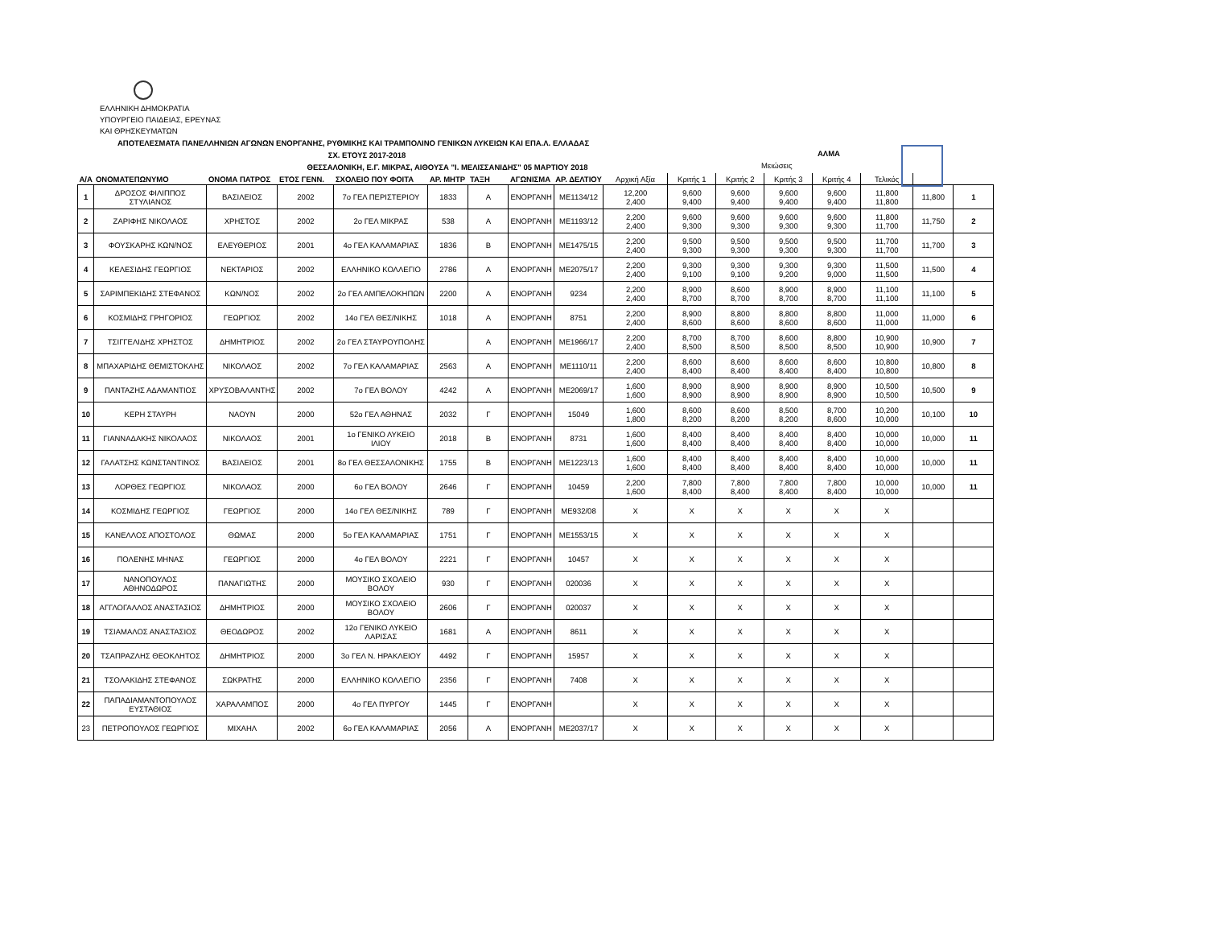ΕΛΛΗΝΙΚΗ ΔΗΜΟΚΡΑΤΙΑ
ΥΠΟΥΡΓΕΙΟ ΠΑΙΔΕΙΑΣ, ΕΡΕΥΝΑΣ
ΚΑΙ ΘΡΗΣΚΕΥΜΑΤΩΝ
ΑΠΟΤΕΛΕΣΜΑΤΑ ΠΑΝΕΛΛΗΝΙΩΝ ΑΓΩΝΩΝ ΕΝΟΡΓΑΝΗΣ, ΡΥΘΜΙΚΗΣ ΚΑΙ ΤΡΑΜΠΟΛΙΝΟ ΓΕΝΙΚΩΝ ΛΥΚΕΙΩΝ ΚΑΙ ΕΠΑ.Λ. ΕΛΛΑΔΑΣ
ΣΧ. ΕΤΟΥΣ 2017-2018
ΑΛΜΑ
ΘΕΣΣΑΛΟΝΙΚΗ, Ε.Γ. ΜΙΚΡΑΣ, ΑΙΘΟΥΣΑ "Ι. ΜΕΛΙΣΣΑΝΙΔΗΣ" 05 ΜΑΡΤΙΟΥ 2018
Μειώσεις
| Α/Α | ΟΝΟΜΑΤΕΠΩΝΥΜΟ | ΟΝΟΜΑ ΠΑΤΡΟΣ | ΕΤΟΣ ΓΕΝΝ. | ΣΧΟΛΕΙΟ ΠΟΥ ΦΟΙΤΑ | ΑΡ. ΜΗΤΡ | ΤΑΞΗ | ΑΓΩΝΙΣΜΑ | ΑΡ. ΔΕΛΤΙΟΥ | Αρχική Αξία | Κριτής 1 | Κριτής 2 | Κριτής 3 | Κριτής 4 | Τελικός | | |
| --- | --- | --- | --- | --- | --- | --- | --- | --- | --- | --- | --- | --- | --- | --- | --- | --- |
| 1 | ΔΡΟΣΟΣ ΦΙΛΙΠΠΟΣ ΣΤΥΛΙΑΝΟΣ | ΒΑΣΙΛΕΙΟΣ | 2002 | 7ο ΓΕΛ ΠΕΡΙΣΤΕΡΙΟΥ | 1833 | Α | ΕΝΟΡΓΑΝΗ | ΜΕ1134/12 | 12,200 2,400 | 9,600 9,400 | 9,600 9,400 | 9,600 9,400 | 9,600 9,400 | 11,800 11,800 | 11,800 | 1 |
| 2 | ΖΑΡΙΦΗΣ ΝΙΚΟΛΑΟΣ | ΧΡΗΣΤΟΣ | 2002 | 2ο ΓΕΛ ΜΙΚΡΑΣ | 538 | Α | ΕΝΟΡΓΑΝΗ | ΜΕ1193/12 | 2,200 2,400 | 9,600 9,300 | 9,600 9,300 | 9,600 9,300 | 9,600 9,300 | 11,800 11,700 | 11,750 | 2 |
| 3 | ΦΟΥΣΚΑΡΗΣ ΚΩΝ/ΝΟΣ | ΕΛΕΥΘΕΡΙΟΣ | 2001 | 4ο ΓΕΛ ΚΑΛΑΜΑΡΙΑΣ | 1836 | Β | ΕΝΟΡΓΑΝΗ | ΜΕ1475/15 | 2,200 2,400 | 9,500 9,300 | 9,500 9,300 | 9,500 9,300 | 9,500 9,300 | 11,700 11,700 | 11,700 | 3 |
| 4 | ΚΕΛΕΣΙΔΗΣ ΓΕΩΡΓΙΟΣ | ΝΕΚΤΑΡΙΟΣ | 2002 | ΕΛΛΗΝΙΚΟ ΚΟΛΛΕΓΙΟ | 2786 | Α | ΕΝΟΡΓΑΝΗ | ΜΕ2075/17 | 2,200 2,400 | 9,300 9,100 | 9,300 9,100 | 9,300 9,200 | 9,300 9,000 | 11,500 11,500 | 11,500 | 4 |
| 5 | ΣΑΡΙΜΠΕΚΙΔΗΣ ΣΤΕΦΑΝΟΣ | ΚΩΝ/ΝΟΣ | 2002 | 2ο ΓΕΛ ΑΜΠΕΛΟΚΗΠΩΝ | 2200 | Α | ΕΝΟΡΓΑΝΗ | 9234 | 2,200 2,400 | 8,900 8,700 | 8,600 8,700 | 8,900 8,700 | 8,900 8,700 | 11,100 11,100 | 11,100 | 5 |
| 6 | ΚΟΣΜΙΔΗΣ ΓΡΗΓΟΡΙΟΣ | ΓΕΩΡΓΙΟΣ | 2002 | 14ο ΓΕΛ ΘΕΣ/ΝΙΚΗΣ | 1018 | Α | ΕΝΟΡΓΑΝΗ | 8751 | 2,200 2,400 | 8,900 8,600 | 8,800 8,600 | 8,800 8,600 | 8,800 8,600 | 11,000 11,000 | 11,000 | 6 |
| 7 | ΤΣΙΓΓΕΛΙΔΗΣ ΧΡΗΣΤΟΣ | ΔΗΜΗΤΡΙΟΣ | 2002 | 2ο ΓΕΛ ΣΤΑΥΡΟΥΠΟΛΗΣ | | Α | ΕΝΟΡΓΑΝΗ | ΜΕ1966/17 | 2,200 2,400 | 8,700 8,500 | 8,700 8,500 | 8,600 8,500 | 8,800 8,500 | 10,900 10,900 | 10,900 | 7 |
| 8 | ΜΠΑΧΑΡΙΔΗΣ ΘΕΜΙΣΤΟΚΛΗΣ | ΝΙΚΟΛΑΟΣ | 2002 | 7ο ΓΕΛ ΚΑΛΑΜΑΡΙΑΣ | 2563 | Α | ΕΝΟΡΓΑΝΗ | ΜΕ1110/11 | 2,200 2,400 | 8,600 8,400 | 8,600 8,400 | 8,600 8,400 | 8,600 8,400 | 10,800 10,800 | 10,800 | 8 |
| 9 | ΠΑΝΤΑΖΗΣ ΑΔΑΜΑΝΤΙΟΣ | ΧΡΥΣΟΒΑΛΑΝΤΗΣ | 2002 | 7ο ΓΕΛ ΒΟΛΟΥ | 4242 | Α | ΕΝΟΡΓΑΝΗ | ΜΕ2069/17 | 1,600 1,600 | 8,900 8,900 | 8,900 8,900 | 8,900 8,900 | 8,900 8,900 | 10,500 10,500 | 10,500 | 9 |
| 10 | ΚΕΡΗ ΣΤΑΥΡΗ | ΝΑΟΥΝ | 2000 | 52ο ΓΕΛ ΑΘΗΝΑΣ | 2032 | Γ | ΕΝΟΡΓΑΝΗ | 15049 | 1,600 1,800 | 8,600 8,200 | 8,600 8,200 | 8,500 8,200 | 8,700 8,600 | 10,200 10,000 | 10,100 | 10 |
| 11 | ΓΙΑΝΝΑΔΑΚΗΣ ΝΙΚΟΛΑΟΣ | ΝΙΚΟΛΑΟΣ | 2001 | 1ο ΓΕΝΙΚΟ ΛΥΚΕΙΟ ΙΛΙΟΥ | 2018 | Β | ΕΝΟΡΓΑΝΗ | 8731 | 1,600 1,600 | 8,400 8,400 | 8,400 8,400 | 8,400 8,400 | 8,400 8,400 | 10,000 10,000 | 10,000 | 11 |
| 12 | ΓΑΛΑΤΣΗΣ ΚΩΝΣΤΑΝΤΙΝΟΣ | ΒΑΣΙΛΕΙΟΣ | 2001 | 8ο ΓΕΛ ΘΕΣΣΑΛΟΝΙΚΗΣ | 1755 | Β | ΕΝΟΡΓΑΝΗ | ΜΕ1223/13 | 1,600 1,600 | 8,400 8,400 | 8,400 8,400 | 8,400 8,400 | 8,400 8,400 | 10,000 10,000 | 10,000 | 11 |
| 13 | ΛΟΡΘΕΣ ΓΕΩΡΓΙΟΣ | ΝΙΚΟΛΑΟΣ | 2000 | 6ο ΓΕΛ ΒΟΛΟΥ | 2646 | Γ | ΕΝΟΡΓΑΝΗ | 10459 | 2,200 1,600 | 7,800 8,400 | 7,800 8,400 | 7,800 8,400 | 7,800 8,400 | 10,000 10,000 | 10,000 | 11 |
| 14 | ΚΟΣΜΙΔΗΣ ΓΕΩΡΓΙΟΣ | ΓΕΩΡΓΙΟΣ | 2000 | 14ο ΓΕΛ ΘΕΣ/ΝΙΚΗΣ | 789 | Γ | ΕΝΟΡΓΑΝΗ | ΜΕ932/08 | Χ | Χ | Χ | Χ | Χ | Χ | | |
| 15 | ΚΑΝΕΛΛΟΣ ΑΠΟΣΤΟΛΟΣ | ΘΩΜΑΣ | 2000 | 5ο ΓΕΛ ΚΑΛΑΜΑΡΙΑΣ | 1751 | Γ | ΕΝΟΡΓΑΝΗ | ΜΕ1553/15 | Χ | Χ | Χ | Χ | Χ | Χ | | |
| 16 | ΠΟΛΕΝΗΣ ΜΗΝΑΣ | ΓΕΩΡΓΙΟΣ | 2000 | 4ο ΓΕΛ ΒΟΛΟΥ | 2221 | Γ | ΕΝΟΡΓΑΝΗ | 10457 | Χ | Χ | Χ | Χ | Χ | Χ | | |
| 17 | ΝΑΝΟΠΟΥΛΟΣ ΑΘΗΝΟΔΩΡΟΣ | ΠΑΝΑΓΙΩΤΗΣ | 2000 | ΜΟΥΣΙΚΟ ΣΧΟΛΕΙΟ ΒΟΛΟΥ | 930 | Γ | ΕΝΟΡΓΑΝΗ | 020036 | Χ | Χ | Χ | Χ | Χ | Χ | | |
| 18 | ΑΓΓΛΟΓΑΛΛΟΣ ΑΝΑΣΤΑΣΙΟΣ | ΔΗΜΗΤΡΙΟΣ | 2000 | ΜΟΥΣΙΚΟ ΣΧΟΛΕΙΟ ΒΟΛΟΥ | 2606 | Γ | ΕΝΟΡΓΑΝΗ | 020037 | Χ | Χ | Χ | Χ | Χ | Χ | | |
| 19 | ΤΣΙΑΜΑΛΟΣ ΑΝΑΣΤΑΣΙΟΣ | ΘΕΟΔΩΡΟΣ | 2002 | 12ο ΓΕΝΙΚΟ ΛΥΚΕΙΟ ΛΑΡΙΣΑΣ | 1681 | Α | ΕΝΟΡΓΑΝΗ | 8611 | Χ | Χ | Χ | Χ | Χ | Χ | | |
| 20 | ΤΣΑΠΡΑΖΛΗΣ ΘΕΟΚΛΗΤΟΣ | ΔΗΜΗΤΡΙΟΣ | 2000 | 3ο ΓΕΛ Ν. ΗΡΑΚΛΕΙΟΥ | 4492 | Γ | ΕΝΟΡΓΑΝΗ | 15957 | Χ | Χ | Χ | Χ | Χ | Χ | | |
| 21 | ΤΣΟΛΑΚΙΔΗΣ ΣΤΕΦΑΝΟΣ | ΣΩΚΡΑΤΗΣ | 2000 | ΕΛΛΗΝΙΚΟ ΚΟΛΛΕΓΙΟ | 2356 | Γ | ΕΝΟΡΓΑΝΗ | 7408 | Χ | Χ | Χ | Χ | Χ | Χ | | |
| 22 | ΠΑΠΑΔΙΑΜΑΝΤΟΠΟΥΛΟΣ ΕΥΣΤΑΘΙΟΣ | ΧΑΡΑΛΑΜΠΟΣ | 2000 | 4ο ΓΕΛ ΠΥΡΓΟΥ | 1445 | Γ | ΕΝΟΡΓΑΝΗ | | Χ | Χ | Χ | Χ | Χ | Χ | | |
| 23 | ΠΕΤΡΟΠΟΥΛΟΣ ΓΕΩΡΓΙΟΣ | ΜΙΧΑΗΛ | 2002 | 6ο ΓΕΛ ΚΑΛΑΜΑΡΙΑΣ | 2056 | Α | ΕΝΟΡΓΑΝΗ | ΜΕ2037/17 | Χ | Χ | Χ | Χ | Χ | Χ | | |